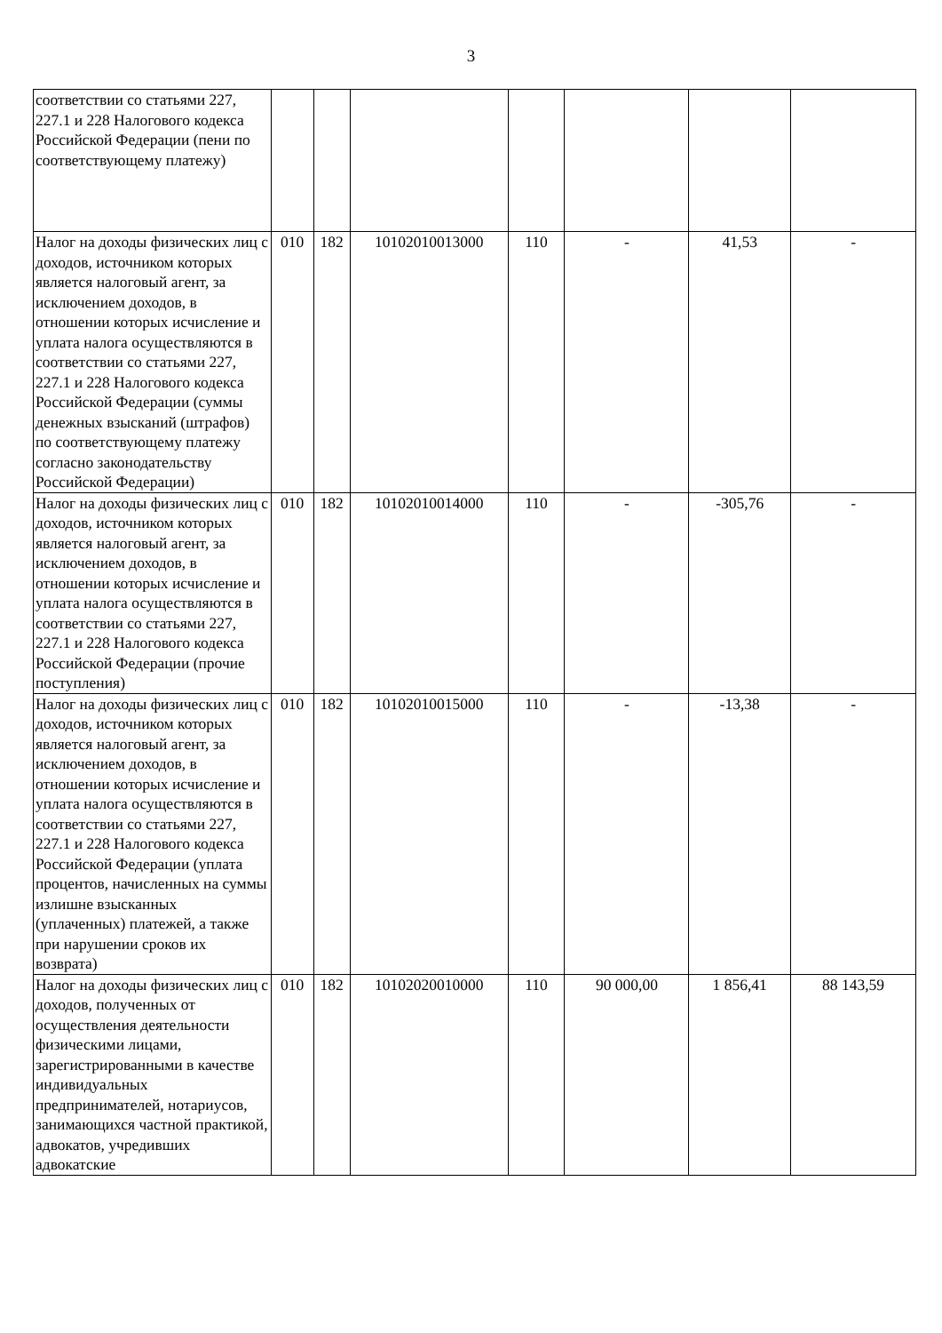3
| соответствии со статьями 227, 227.1 и 228 Налогового кодекса Российской Федерации (пени по соответствующему платежу) | | | | | | | |
| Налог на доходы физических лиц с доходов, источником которых является налоговый агент, за исключением доходов, в отношении которых исчисление и уплата налога осуществляются в соответствии со статьями 227, 227.1 и 228 Налогового кодекса Российской Федерации (суммы денежных взысканий (штрафов) по соответствующему платежу согласно законодательству Российской Федерации) | 010 | 182 | 10102010013000 | 110 | - | 41,53 | - |
| Налог на доходы физических лиц с доходов, источником которых является налоговый агент, за исключением доходов, в отношении которых исчисление и уплата налога осуществляются в соответствии со статьями 227, 227.1 и 228 Налогового кодекса Российской Федерации (прочие поступления) | 010 | 182 | 10102010014000 | 110 | - | -305,76 | - |
| Налог на доходы физических лиц с доходов, источником которых является налоговый агент, за исключением доходов, в отношении которых исчисление и уплата налога осуществляются в соответствии со статьями 227, 227.1 и 228 Налогового кодекса Российской Федерации (уплата процентов, начисленных на суммы излишне взысканных (уплаченных) платежей, а также при нарушении сроков их возврата) | 010 | 182 | 10102010015000 | 110 | - | -13,38 | - |
| Налог на доходы физических лиц с доходов, полученных от осуществления деятельности физическими лицами, зарегистрированными в качестве индивидуальных предпринимателей, нотариусов, занимающихся частной практикой, адвокатов, учредивших адвокатские | 010 | 182 | 10102020010000 | 110 | 90 000,00 | 1 856,41 | 88 143,59 |